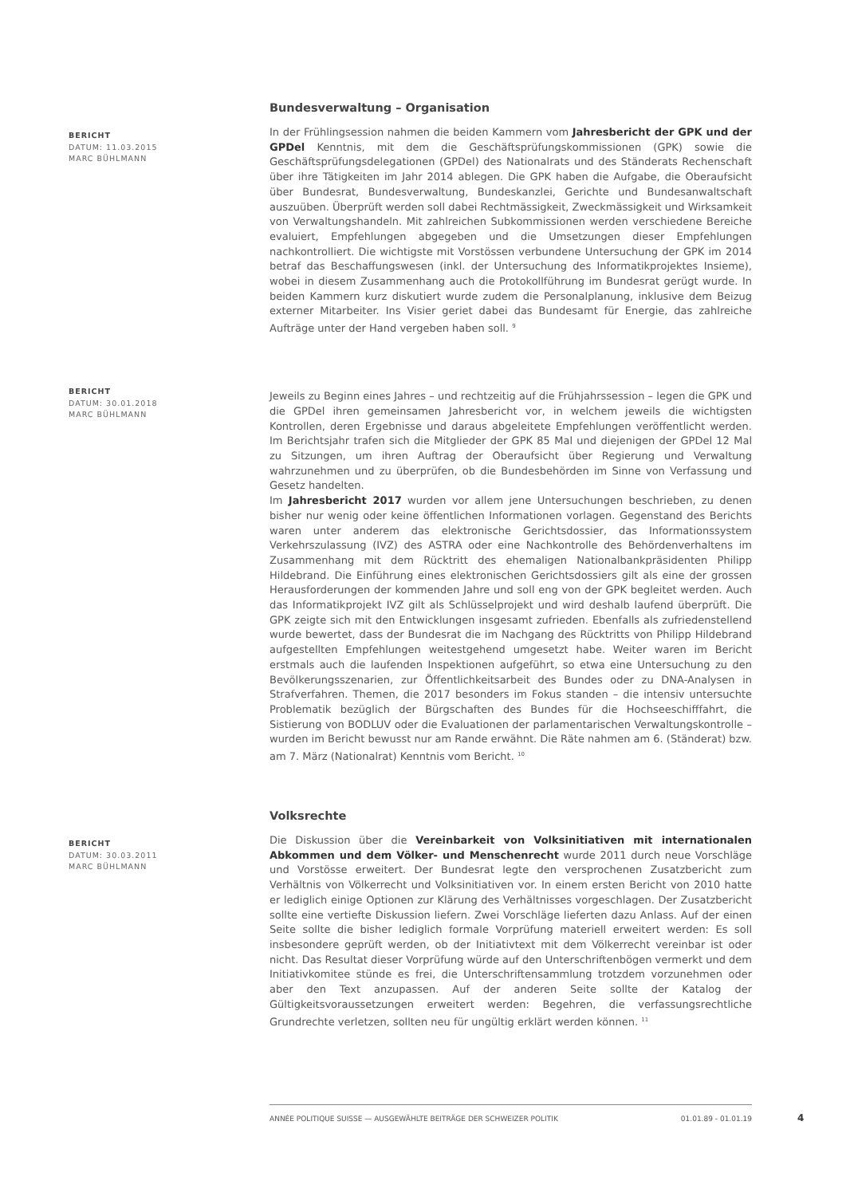Bundesverwaltung – Organisation
BERICHT
DATUM: 11.03.2015
MARC BÜHLMANN
In der Frühlingsession nahmen die beiden Kammern vom Jahresbericht der GPK und der GPDel Kenntnis, mit dem die Geschäftsprüfungskommissionen (GPK) sowie die Geschäftsprüfungsdelegationen (GPDel) des Nationalrats und des Ständerats Rechenschaft über ihre Tätigkeiten im Jahr 2014 ablegen. Die GPK haben die Aufgabe, die Oberaufsicht über Bundesrat, Bundesverwaltung, Bundeskanzlei, Gerichte und Bundesanwaltschaft auszuüben. Überprüft werden soll dabei Rechtmässigkeit, Zweckmässigkeit und Wirksamkeit von Verwaltungshandeln. Mit zahlreichen Subkommissionen werden verschiedene Bereiche evaluiert, Empfehlungen abgegeben und die Umsetzungen dieser Empfehlungen nachkontrolliert. Die wichtigste mit Vorstössen verbundene Untersuchung der GPK im 2014 betraf das Beschaffungswesen (inkl. der Untersuchung des Informatikprojektes Insieme), wobei in diesem Zusammenhang auch die Protokollführung im Bundesrat gerügt wurde. In beiden Kammern kurz diskutiert wurde zudem die Personalplanung, inklusive dem Beizug externer Mitarbeiter. Ins Visier geriet dabei das Bundesamt für Energie, das zahlreiche Aufträge unter der Hand vergeben haben soll. <sup>9</sup>
BERICHT
DATUM: 30.01.2018
MARC BÜHLMANN
Jeweils zu Beginn eines Jahres – und rechtzeitig auf die Frühjahrssession – legen die GPK und die GPDel ihren gemeinsamen Jahresbericht vor, in welchem jeweils die wichtigsten Kontrollen, deren Ergebnisse und daraus abgeleitete Empfehlungen veröffentlicht werden. Im Berichtsjahr trafen sich die Mitglieder der GPK 85 Mal und diejenigen der GPDel 12 Mal zu Sitzungen, um ihren Auftrag der Oberaufsicht über Regierung und Verwaltung wahrzunehmen und zu überprüfen, ob die Bundesbehörden im Sinne von Verfassung und Gesetz handelten.
Im Jahresbericht 2017 wurden vor allem jene Untersuchungen beschrieben, zu denen bisher nur wenig oder keine öffentlichen Informationen vorlagen. Gegenstand des Berichts waren unter anderem das elektronische Gerichtsdossier, das Informationssystem Verkehrszulassung (IVZ) des ASTRA oder eine Nachkontrolle des Behördenverhaltens im Zusammenhang mit dem Rücktritt des ehemaligen Nationalbankpräsidenten Philipp Hildebrand. Die Einführung eines elektronischen Gerichtsdossiers gilt als eine der grossen Herausforderungen der kommenden Jahre und soll eng von der GPK begleitet werden. Auch das Informatikprojekt IVZ gilt als Schlüsselprojekt und wird deshalb laufend überprüft. Die GPK zeigte sich mit den Entwicklungen insgesamt zufrieden. Ebenfalls als zufriedenstellend wurde bewertet, dass der Bundesrat die im Nachgang des Rücktritts von Philipp Hildebrand aufgestellten Empfehlungen weitestgehend umgesetzt habe. Weiter waren im Bericht erstmals auch die laufenden Inspektionen aufgeführt, so etwa eine Untersuchung zu den Bevölkerungsszenarien, zur Öffentlichkeitsarbeit des Bundes oder zu DNA-Analysen in Strafverfahren. Themen, die 2017 besonders im Fokus standen – die intensiv untersuchte Problematik bezüglich der Bürgschaften des Bundes für die Hochseeschifffahrt, die Sistierung von BODLUV oder die Evaluationen der parlamentarischen Verwaltungskontrolle – wurden im Bericht bewusst nur am Rande erwähnt. Die Räte nahmen am 6. (Ständerat) bzw. am 7. März (Nationalrat) Kenntnis vom Bericht. <sup>10</sup>
Volksrechte
BERICHT
DATUM: 30.03.2011
MARC BÜHLMANN
Die Diskussion über die Vereinbarkeit von Volksinitiativen mit internationalen Abkommen und dem Völker- und Menschenrecht wurde 2011 durch neue Vorschläge und Vorstösse erweitert. Der Bundesrat legte den versprochenen Zusatzbericht zum Verhältnis von Völkerrecht und Volksinitiativen vor. In einem ersten Bericht von 2010 hatte er lediglich einige Optionen zur Klärung des Verhältnisses vorgeschlagen. Der Zusatzbericht sollte eine vertiefte Diskussion liefern. Zwei Vorschläge lieferten dazu Anlass. Auf der einen Seite sollte die bisher lediglich formale Vorprüfung materiell erweitert werden: Es soll insbesondere geprüft werden, ob der Initiativtext mit dem Völkerrecht vereinbar ist oder nicht. Das Resultat dieser Vorprüfung würde auf den Unterschriftenbögen vermerkt und dem Initiativkomitee stünde es frei, die Unterschriftensammlung trotzdem vorzunehmen oder aber den Text anzupassen. Auf der anderen Seite sollte der Katalog der Gültigkeitsvoraussetzungen erweitert werden: Begehren, die verfassungsrechtliche Grundrechte verletzen, sollten neu für ungültig erklärt werden können. <sup>11</sup>
ANNÉE POLITIQUE SUISSE — AUSGEWÄHLTE BEITRÄGE DER SCHWEIZER POLITIK 01.01.89 - 01.01.19
4